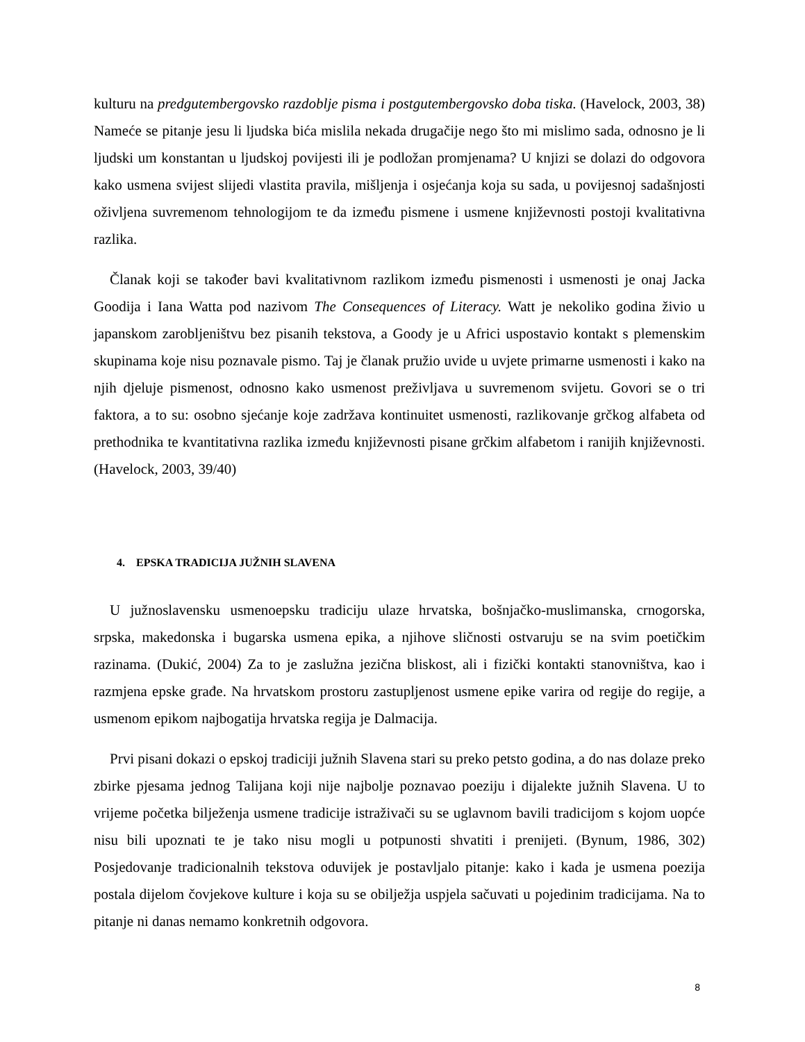kulturu na predgutembergovsko razdoblje pisma i postgutembergovsko doba tiska. (Havelock, 2003, 38) Nameće se pitanje jesu li ljudska bića mislila nekada drugačije nego što mi mislimo sada, odnosno je li ljudski um konstantan u ljudskoj povijesti ili je podložan promjenama? U knjizi se dolazi do odgovora kako usmena svijest slijedi vlastita pravila, mišljenja i osjećanja koja su sada, u povijesnoj sadašnjosti oživljena suvremenom tehnologijom te da između pismene i usmene književnosti postoji kvalitativna razlika.
Članak koji se također bavi kvalitativnom razlikom između pismenosti i usmenosti je onaj Jacka Goodija i Iana Watta pod nazivom The Consequences of Literacy. Watt je nekoliko godina živio u japanskom zarobljeništvu bez pisanih tekstova, a Goody je u Africi uspostavio kontakt s plemenskim skupinama koje nisu poznavale pismo. Taj je članak pružio uvide u uvjete primarne usmenosti i kako na njih djeluje pismenost, odnosno kako usmenost preživljava u suvremenom svijetu. Govori se o tri faktora, a to su: osobno sjećanje koje zadržava kontinuitet usmenosti, razlikovanje grčkog alfabeta od prethodnika te kvantitativna razlika između književnosti pisane grčkim alfabetom i ranijih književnosti. (Havelock, 2003, 39/40)
4. EPSKA TRADICIJA JUŽNIH SLAVENA
U južnoslavensku usmenoepsku tradiciju ulaze hrvatska, bošnjačko-muslimanska, crnogorska, srpska, makedonska i bugarska usmena epika, a njihove sličnosti ostvaruju se na svim poetičkim razinama. (Dukić, 2004) Za to je zaslužna jezična bliskost, ali i fizički kontakti stanovništva, kao i razmjena epske građe. Na hrvatskom prostoru zastupljenost usmene epike varira od regije do regije, a usmenom epikom najbogatija hrvatska regija je Dalmacija.
Prvi pisani dokazi o epskoj tradiciji južnih Slavena stari su preko petsto godina, a do nas dolaze preko zbirke pjesama jednog Talijana koji nije najbolje poznavao poeziju i dijalekte južnih Slavena. U to vrijeme početka bilježenja usmene tradicije istraživači su se uglavnom bavili tradicijom s kojom uopće nisu bili upoznati te je tako nisu mogli u potpunosti shvatiti i prenijeti. (Bynum, 1986, 302) Posjedovanje tradicionalnih tekstova oduvijek je postavljalo pitanje: kako i kada je usmena poezija postala dijelom čovjekove kulture i koja su se obilježja uspjela sačuvati u pojedinim tradicijama. Na to pitanje ni danas nemamo konkretnih odgovora.
8